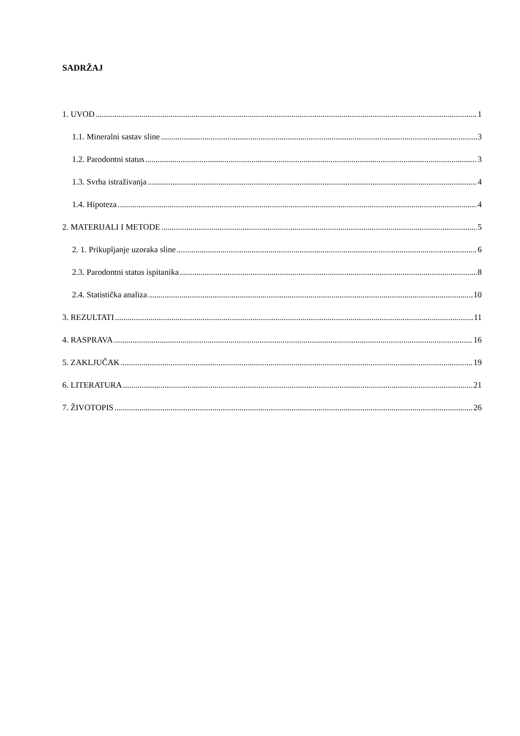SADRŽAJ
1. UVOD 1
1.1. Mineralni sastav sline 3
1.2. Parodontni status 3
1.3. Svrha istraživanja 4
1.4. Hipoteza 4
2. MATERIJALI I METODE 5
2. 1. Prikupljanje uzoraka sline 6
2.3. Parodontni status ispitanika 8
2.4. Statistička analiza 10
3. REZULTATI 11
4. RASPRAVA 16
5. ZAKLJUČAK 19
6. LITERATURA 21
7. ŽIVOTOPIS 26